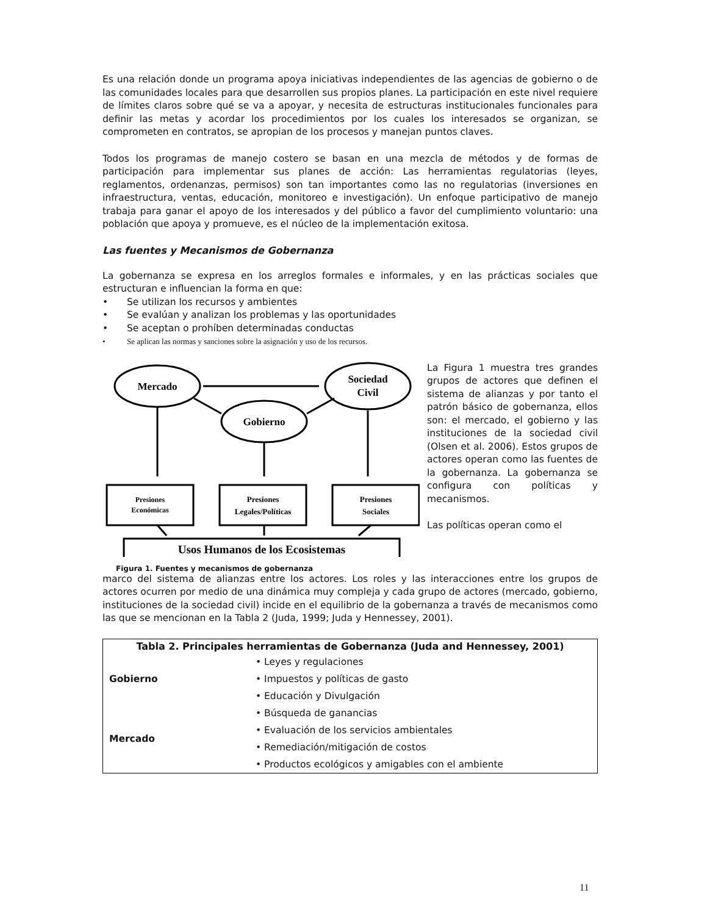Es una relación donde un programa apoya iniciativas independientes de las agencias de gobierno o de las comunidades locales para que desarrollen sus propios planes. La participación en este nivel requiere de límites claros sobre qué se va a apoyar, y necesita de estructuras institucionales funcionales para definir las metas y acordar los procedimientos por los cuales los interesados se organizan, se comprometen en contratos, se apropian de los procesos y manejan puntos claves.
Todos los programas de manejo costero se basan en una mezcla de métodos y de formas de participación para implementar sus planes de acción: Las herramientas regulatorias (leyes, reglamentos, ordenanzas, permisos) son tan importantes como las no regulatorias (inversiones en infraestructura, ventas, educación, monitoreo e investigación). Un enfoque participativo de manejo trabaja para ganar el apoyo de los interesados y del público a favor del cumplimiento voluntario: una población que apoya y promueve, es el núcleo de la implementación exitosa.
Las fuentes y Mecanismos de Gobernanza
La gobernanza se expresa en los arreglos formales e informales, y en las prácticas sociales que estructuran e influencian la forma en que:
• Se utilizan los recursos y ambientes
• Se evalúan y analizan los problemas y las oportunidades
• Se aceptan o prohíben determinadas conductas
• Se aplican las normas y sanciones sobre la asignación y uso de los recursos.
Mercado
Sociedad
Civil
Gobierno
Presiones
Económicas
Presiones
Legales/Políticas
Presiones
Sociales
Usos Humanos de los Ecosistemas
Figura 1. Fuentes y mecanismos de gobernanza
La Figura 1 muestra tres grandes grupos de actores que definen el sistema de alianzas y por tanto el patrón básico de gobernanza, ellos son: el mercado, el gobierno y las instituciones de la sociedad civil (Olsen et al. 2006). Estos grupos de actores operan como las fuentes de la gobernanza. La gobernanza se configura con políticas y mecanismos.
Las políticas operan como el
marco del sistema de alianzas entre los actores. Los roles y las interacciones entre los grupos de actores ocurren por medio de una dinámica muy compleja y cada grupo de actores (mercado, gobierno, instituciones de la sociedad civil) incide en el equilibrio de la gobernanza a través de mecanismos como las que se mencionan en la Tabla 2 (Juda, 1999; Juda y Hennessey, 2001).
| Tabla 2. Principales herramientas de Gobernanza (Juda and Hennessey, 2001) | |
| --- | --- |
| Gobierno | • Leyes y regulaciones |
| | • Impuestos y políticas de gasto |
| | • Educación y Divulgación |
| Mercado | • Búsqueda de ganancias |
| | • Evaluación de los servicios ambientales |
| | • Remediación/mitigación de costos |
| | • Productos ecológicos y amigables con el ambiente |
11